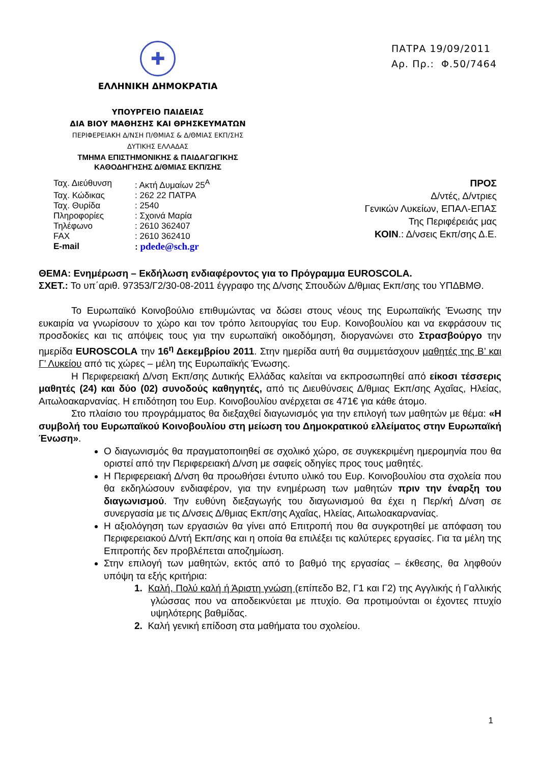✚
ΕΛΛΗΝΙΚΗ ΔΗΜΟΚΡΑΤΙΑ
ΥΠΟΥΡΓΕΙΟ ΠΑΙΔΕΙΑΣ
ΔΙΑ ΒΙΟΥ ΜΑΘΗΣΗΣ ΚΑΙ ΘΡΗΣΚΕΥΜΑΤΩΝ
ΠΕΡΙΦΕΡΕΙΑΚΗ Δ/ΝΣΗ Π/ΘΜΙΑΣ & Δ/ΘΜΙΑΣ ΕΚΠ/ΣΗΣ
ΔΥΤΙΚΗΣ ΕΛΛΑΔΑΣ
ΤΜΗΜΑ ΕΠΙΣΤΗΜΟΝΙΚΗΣ & ΠΑΙΔΑΓΩΓΙΚΗΣ
ΚΑΘΟΔΗΓΗΣΗΣ Δ/ΘΜΙΑΣ ΕΚΠ/ΣΗΣ
ΠΑΤΡΑ 19/09/2011
Αρ. Πρ.: Φ.50/7464
| Ταχ. Διεύθυνση | : Ακτή Δυμαίων 25<sup>Α</sup> |
| Ταχ. Κώδικας | : 262 22 ΠΑΤΡΑ |
| Ταχ. Θυρίδα | : 2540 |
| Πληροφορίες | : Σχοινά Μαρία |
| Τηλέφωνο | : 2610 362407 |
| FAX | : 2610 362410 |
| E-mail | : pdede@sch.gr |
ΠΡΟΣ
Δ/ντές, Δ/ντριες
Γενικών Λυκείων, ΕΠΑΛ-ΕΠΑΣ
Της Περιφέρειάς μας
ΚΟΙΝ.: Δ/νσεις Εκπ/σης Δ.Ε.
ΘΕΜΑ: Ενημέρωση – Εκδήλωση ενδιαφέροντος για το Πρόγραμμα EUROSCOLA.
ΣΧΕΤ.: Το υπ΄αριθ. 97353/Γ2/30-08-2011 έγγραφο της Δ/νσης Σπουδών Δ/θμιας Εκπ/σης του ΥΠΔΒΜΘ.
Το Ευρωπαϊκό Κοινοβούλιο επιθυμώντας να δώσει στους νέους της Ευρωπαϊκής Ένωσης την ευκαιρία να γνωρίσουν το χώρο και τον τρόπο λειτουργίας του Ευρ. Κοινοβουλίου και να εκφράσουν τις προσδοκίες και τις απόψεις τους για την ευρωπαϊκή οικοδόμηση, διοργανώνει στο Στρασβούργο την ημερίδα EUROSCOLA την 16<sup>η</sup> Δεκεμβρίου 2011. Στην ημερίδα αυτή θα συμμετάσχουν μαθητές της Β’ και Γ’ Λυκείου από τις χώρες – μέλη της Ευρωπαϊκής Ένωσης.
Η Περιφερειακή Δ/νση Εκπ/σης Δυτικής Ελλάδας καλείται να εκπροσωπηθεί από είκοσι τέσσερις μαθητές (24) και δύο (02) συνοδούς καθηγητές, από τις Διευθύνσεις Δ/θμιας Εκπ/σης Αχαΐας, Ηλείας, Αιτωλοακαρνανίας. Η επιδότηση του Ευρ. Κοινοβουλίου ανέρχεται σε 471€ για κάθε άτομο.
Στο πλαίσιο του προγράμματος θα διεξαχθεί διαγωνισμός για την επιλογή των μαθητών με θέμα: «Η συμβολή του Ευρωπαϊκού Κοινοβουλίου στη μείωση του Δημοκρατικού ελλείματος στην Ευρωπαϊκή Ένωση».
Ο διαγωνισμός θα πραγματοποιηθεί σε σχολικό χώρο, σε συγκεκριμένη ημερομηνία που θα οριστεί από την Περιφερειακή Δ/νση με σαφείς οδηγίες προς τους μαθητές.
Η Περιφερειακή Δ/νση θα προωθήσει έντυπο υλικό του Ευρ. Κοινοβουλίου στα σχολεία που θα εκδηλώσουν ενδιαφέρον, για την ενημέρωση των μαθητών πριν την έναρξη του διαγωνισμού. Την ευθύνη διεξαγωγής του διαγωνισμού θα έχει η Περ/κή Δ/νση σε συνεργασία με τις Δ/νσεις Δ/θμιας Εκπ/σης Αχαΐας, Ηλείας, Αιτωλοακαρνανίας.
Η αξιολόγηση των εργασιών θα γίνει από Επιτροπή που θα συγκροτηθεί με απόφαση του Περιφερειακού Δ/ντή Εκπ/σης και η οποία θα επιλέξει τις καλύτερες εργασίες. Για τα μέλη της Επιτροπής δεν προβλέπεται αποζημίωση.
Στην επιλογή των μαθητών, εκτός από το βαθμό της εργασίας – έκθεσης, θα ληφθούν υπόψη τα εξής κριτήρια:
1. Καλή, Πολύ καλή ή Άριστη γνώση (επίπεδο Β2, Γ1 και Γ2) της Αγγλικής ή Γαλλικής γλώσσας που να αποδεικνύεται με πτυχίο. Θα προτιμούνται οι έχοντες πτυχίο υψηλότερης βαθμίδας.
2. Καλή γενική επίδοση στα μαθήματα του σχολείου.
1